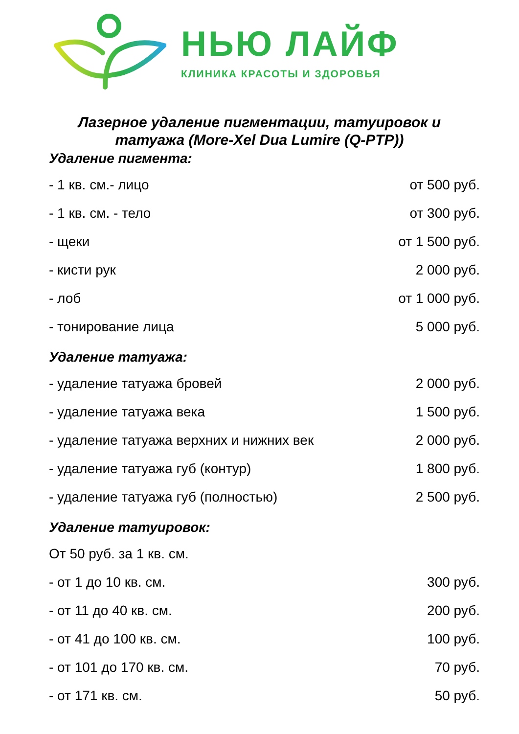НЬЮ ЛАЙФ
КЛИНИКА КРАСОТЫ И ЗДОРОВЬЯ
Лазерное удаление пигментации, татуировок и татуажа (More-Xel Dua Lumire (Q-PTP))
Удаление пигмента:
| - 1 кв. см.- лицо | от 500 руб. |
| - 1 кв. см. - тело | от 300 руб. |
| - щеки | от 1 500 руб. |
| - кисти рук | 2 000 руб. |
| - лоб | от 1 000 руб. |
| - тонирование лица | 5 000 руб. |
Удаление татуажа:
| - удаление татуажа бровей | 2 000 руб. |
| - удаление татуажа века | 1 500 руб. |
| - удаление татуажа верхних и нижних век | 2 000 руб. |
| - удаление татуажа губ (контур) | 1 800 руб. |
| - удаление татуажа губ (полностью) | 2 500 руб. |
Удаление татуировок:
| От 50 руб. за 1 кв. см. | |
| - от 1 до 10 кв. см. | 300 руб. |
| - от 11 до 40 кв. см. | 200 руб. |
| - от 41 до 100 кв. см. | 100 руб. |
| - от 101 до 170 кв. см. | 70 руб. |
| - от 171 кв. см. | 50 руб. |